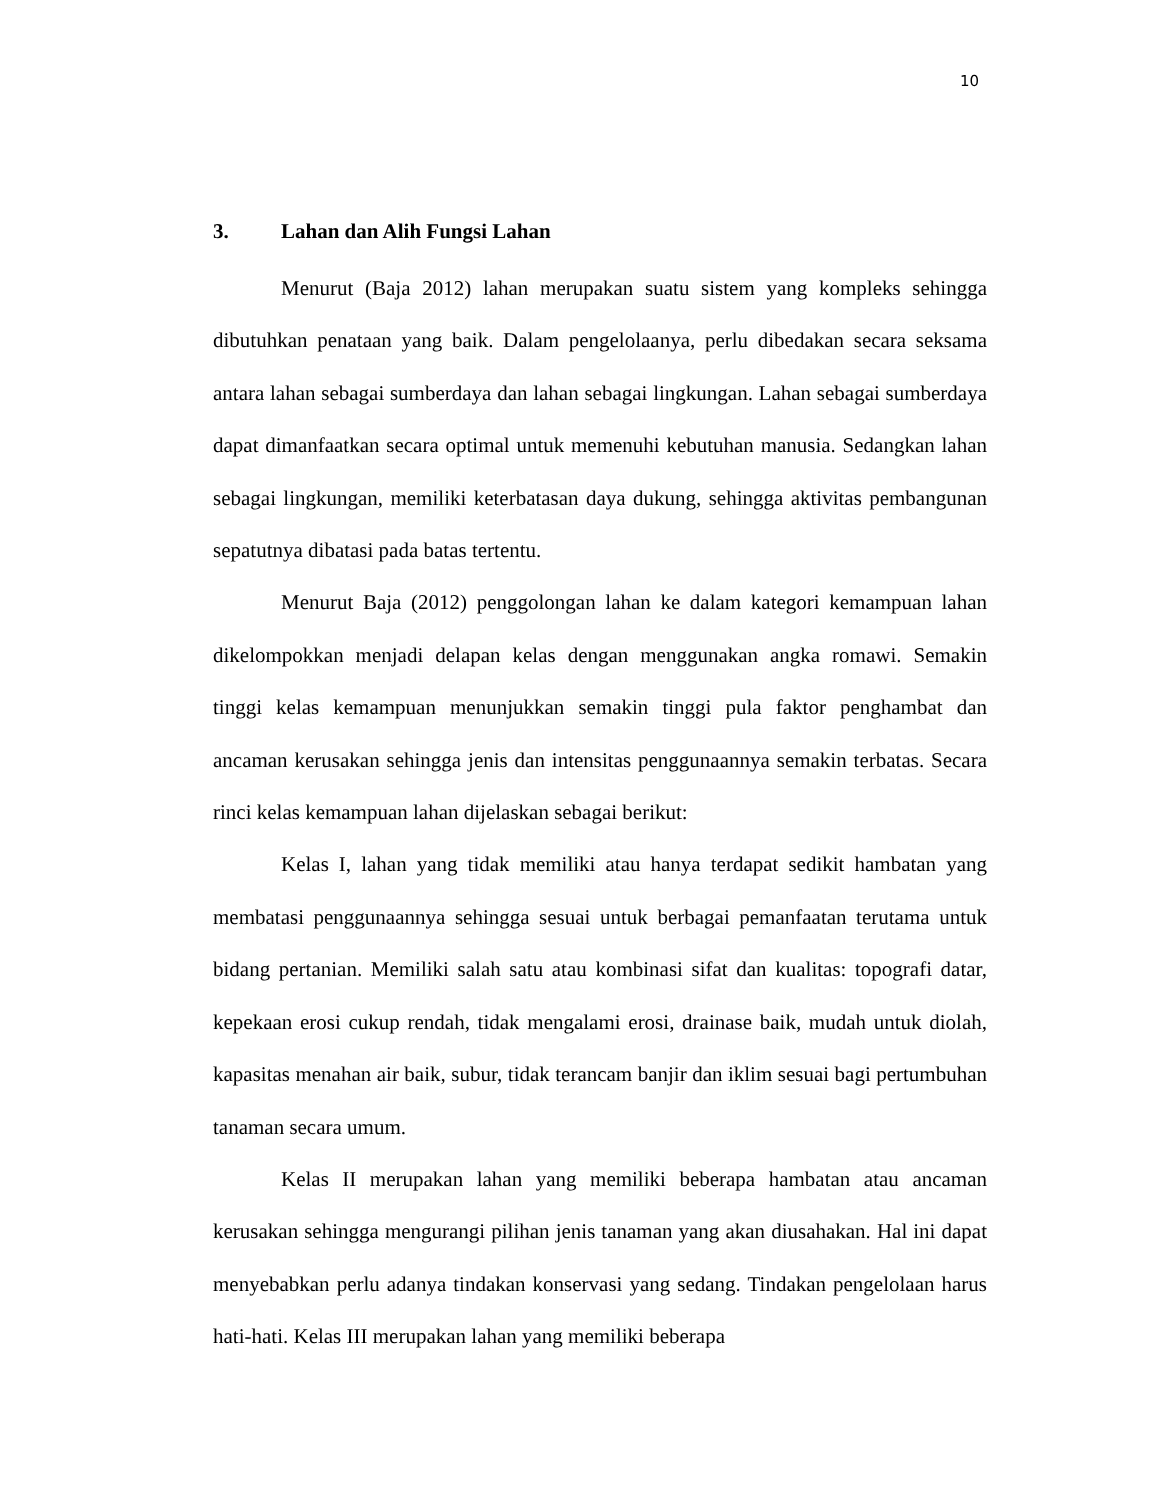10
3. Lahan dan Alih Fungsi Lahan
Menurut (Baja 2012) lahan merupakan suatu sistem yang kompleks sehingga dibutuhkan penataan yang baik. Dalam pengelolaanya, perlu dibedakan secara seksama antara lahan sebagai sumberdaya dan lahan sebagai lingkungan. Lahan sebagai sumberdaya dapat dimanfaatkan secara optimal untuk memenuhi kebutuhan manusia. Sedangkan lahan sebagai lingkungan, memiliki keterbatasan daya dukung, sehingga aktivitas pembangunan sepatutnya dibatasi pada batas tertentu.
Menurut Baja (2012) penggolongan lahan ke dalam kategori kemampuan lahan dikelompokkan menjadi delapan kelas dengan menggunakan angka romawi. Semakin tinggi kelas kemampuan menunjukkan semakin tinggi pula faktor penghambat dan ancaman kerusakan sehingga jenis dan intensitas penggunaannya semakin terbatas. Secara rinci kelas kemampuan lahan dijelaskan sebagai berikut:
Kelas I, lahan yang tidak memiliki atau hanya terdapat sedikit hambatan yang membatasi penggunaannya sehingga sesuai untuk berbagai pemanfaatan terutama untuk bidang pertanian. Memiliki salah satu atau kombinasi sifat dan kualitas: topografi datar, kepekaan erosi cukup rendah, tidak mengalami erosi, drainase baik, mudah untuk diolah, kapasitas menahan air baik, subur, tidak terancam banjir dan iklim sesuai bagi pertumbuhan tanaman secara umum.
Kelas II merupakan lahan yang memiliki beberapa hambatan atau ancaman kerusakan sehingga mengurangi pilihan jenis tanaman yang akan diusahakan. Hal ini dapat menyebabkan perlu adanya tindakan konservasi yang sedang. Tindakan pengelolaan harus hati-hati. Kelas III merupakan lahan yang memiliki beberapa